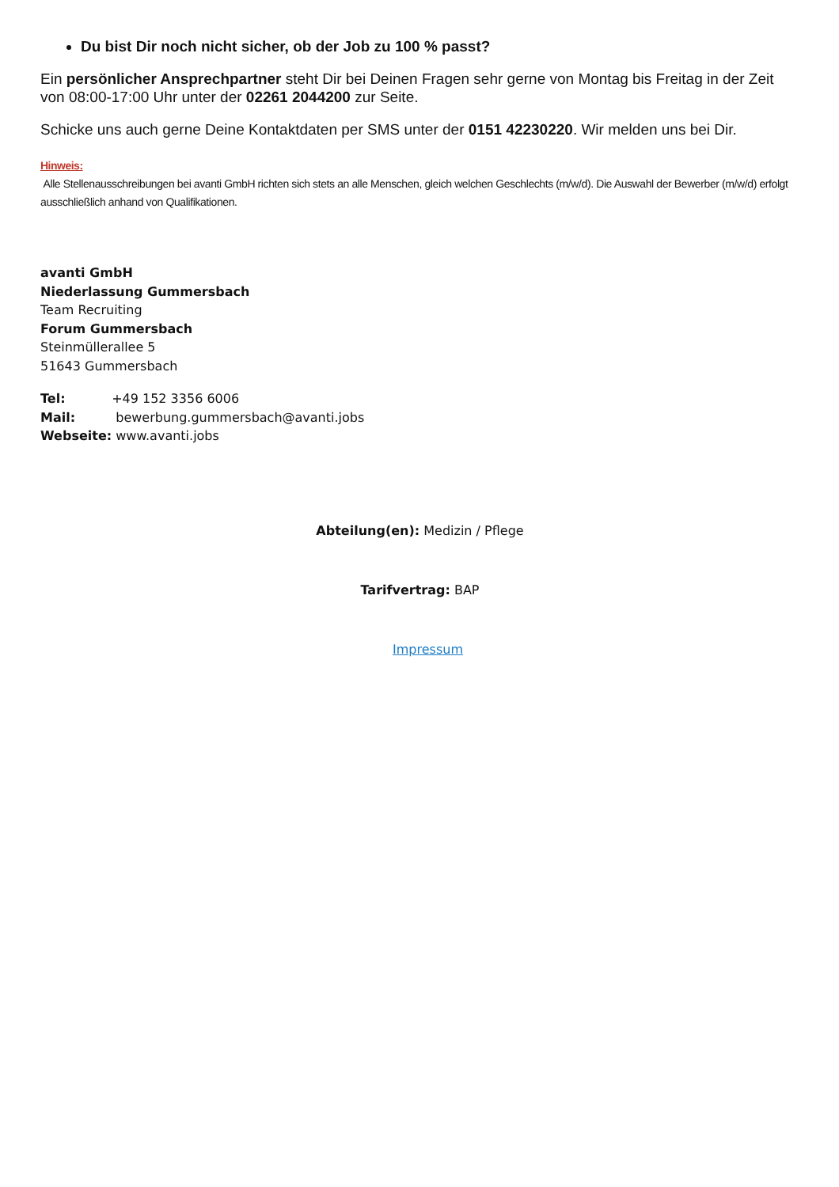Du bist Dir noch nicht sicher, ob der Job zu 100 % passt?
Ein persönlicher Ansprechpartner steht Dir bei Deinen Fragen sehr gerne von Montag bis Freitag in der Zeit von 08:00-17:00 Uhr unter der 02261 2044200 zur Seite.
Schicke uns auch gerne Deine Kontaktdaten per SMS unter der 0151 42230220. Wir melden uns bei Dir.
Hinweis:
Alle Stellenausschreibungen bei avanti GmbH richten sich stets an alle Menschen, gleich welchen Geschlechts (m/w/d). Die Auswahl der Bewerber (m/w/d) erfolgt ausschließlich anhand von Qualifikationen.
avanti GmbH
Niederlassung Gummersbach
Team Recruiting
Forum Gummersbach
Steinmüllerallee 5
51643 Gummersbach
| Tel: | +49 152 3356 6006 |
| Mail: | bewerbung.gummersbach@avanti.jobs |
| Webseite: | www.avanti.jobs |
Abteilung(en): Medizin / Pflege
Tarifvertrag: BAP
Impressum